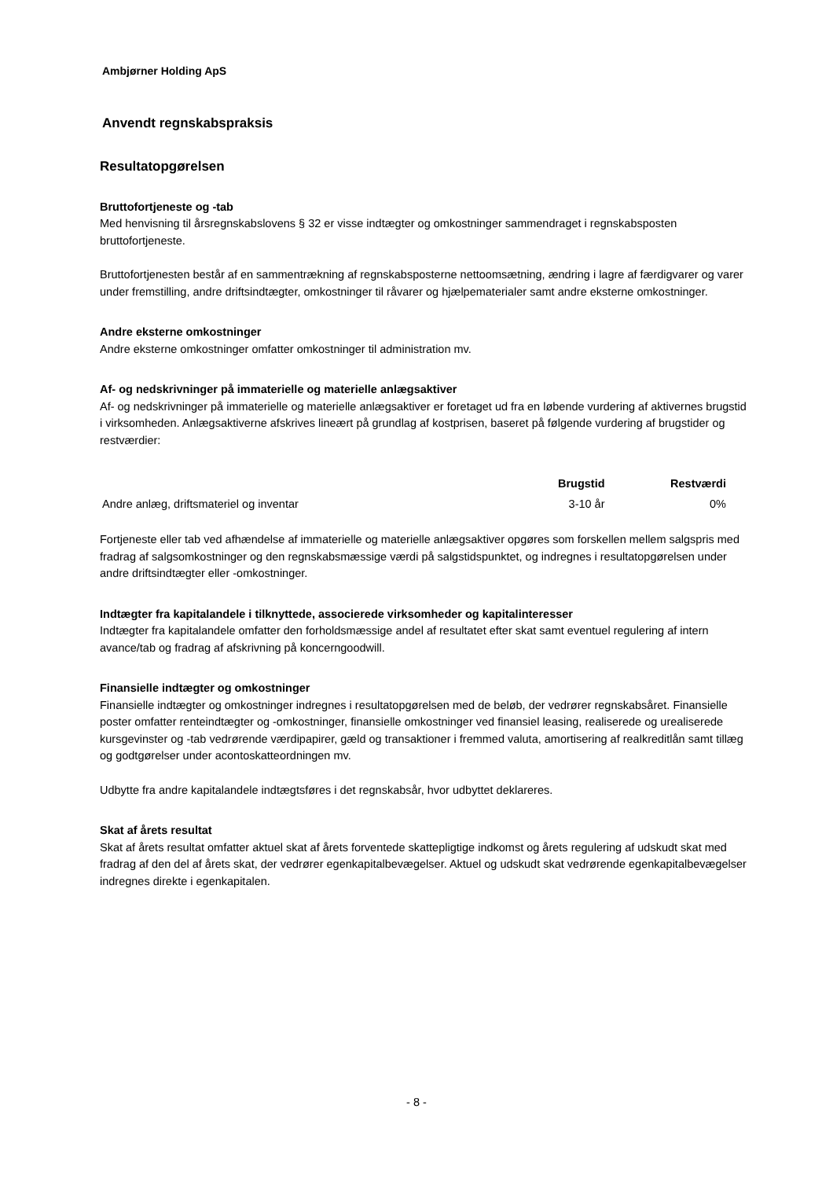Ambjørner Holding ApS
Anvendt regnskabspraksis
Resultatopgørelsen
Bruttofortjeneste og -tab
Med henvisning til årsregnskabslovens § 32 er visse indtægter og omkostninger sammendraget i regnskabsposten bruttofortjeneste.
Bruttofortjenesten består af en sammentrækning af regnskabsposterne nettoomsætning, ændring i lagre af færdigvarer og varer under fremstilling, andre driftsindtægter, omkostninger til råvarer og hjælpematerialer samt andre eksterne omkostninger.
Andre eksterne omkostninger
Andre eksterne omkostninger omfatter omkostninger til administration mv.
Af- og nedskrivninger på immaterielle og materielle anlægsaktiver
Af- og nedskrivninger på immaterielle og materielle anlægsaktiver er foretaget ud fra en løbende vurdering af aktivernes brugstid i virksomheden. Anlægsaktiverne afskrives lineært på grundlag af kostprisen, baseret på følgende vurdering af brugstider og restværdier:
| | Brugstid | Restværdi |
| --- | --- | --- |
| Andre anlæg, driftsmateriel og inventar | 3-10 år | 0% |
Fortjeneste eller tab ved afhændelse af immaterielle og materielle anlægsaktiver opgøres som forskellen mellem salgspris med fradrag af salgsomkostninger og den regnskabsmæssige værdi på salgstidspunktet, og indregnes i resultatopgørelsen under andre driftsindtægter eller -omkostninger.
Indtægter fra kapitalandele i tilknyttede, associerede virksomheder og kapitalinteresser
Indtægter fra kapitalandele omfatter den forholdsmæssige andel af resultatet efter skat samt eventuel regulering af intern avance/tab og fradrag af afskrivning på koncerngoodwill.
Finansielle indtægter og omkostninger
Finansielle indtægter og omkostninger indregnes i resultatopgørelsen med de beløb, der vedrører regnskabsåret. Finansielle poster omfatter renteindtægter og -omkostninger, finansielle omkostninger ved finansiel leasing, realiserede og urealiserede kursgevinster og -tab vedrørende værdipapirer, gæld og transaktioner i fremmed valuta, amortisering af realkreditlån samt tillæg og godtgørelser under acontoskatteordningen mv.
Udbytte fra andre kapitalandele indtægtsføres i det regnskabsår, hvor udbyttet deklareres.
Skat af årets resultat
Skat af årets resultat omfatter aktuel skat af årets forventede skattepligtige indkomst og årets regulering af udskudt skat med fradrag af den del af årets skat, der vedrører egenkapitalbevægelser. Aktuel og udskudt skat vedrørende egenkapitalbevægelser indregnes direkte i egenkapitalen.
- 8 -